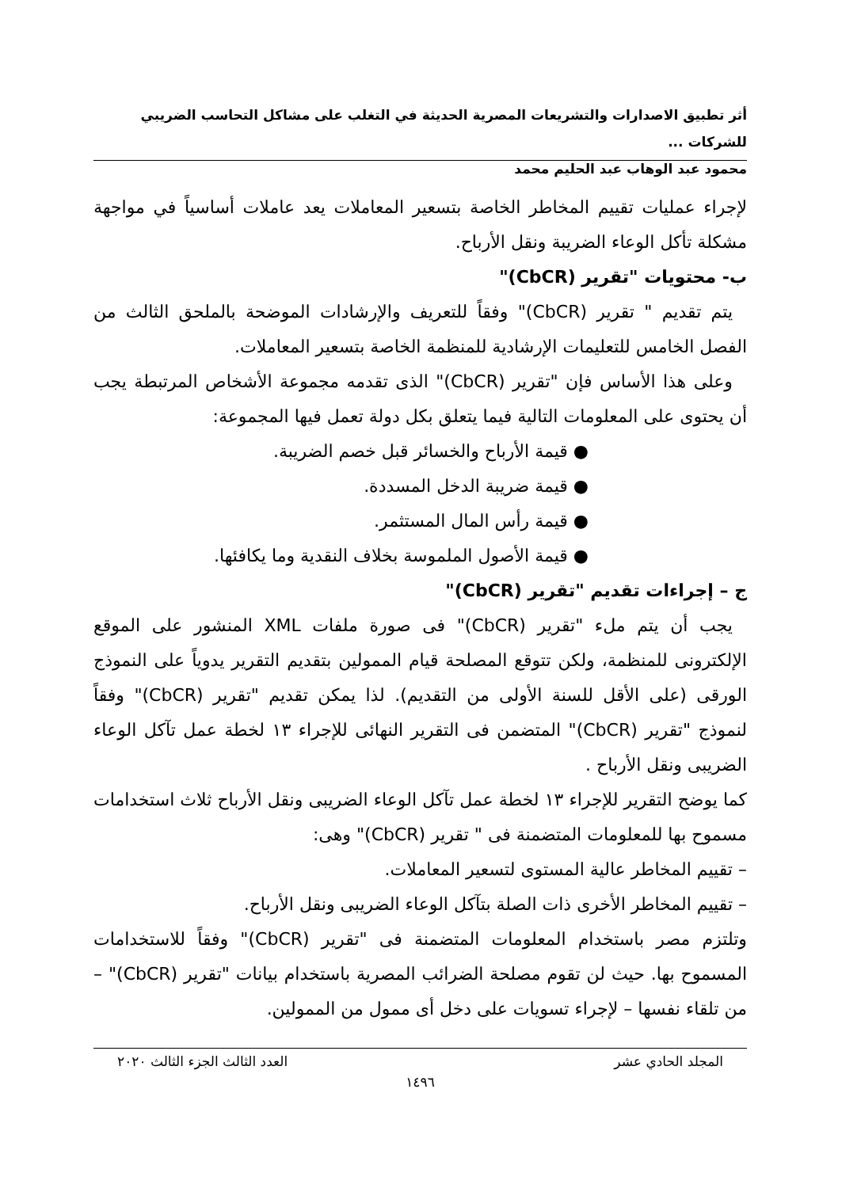أثر تطبيق الاصدارات والتشريعات المصرية الحديثة في التغلب على مشاكل التحاسب الضريبي للشركات ...
محمود عبد الوهاب عبد الحليم محمد
لإجراء عمليات تقييم المخاطر الخاصة بتسعير المعاملات يعد عاملات أساسياً في مواجهة مشكلة تأكل الوعاء الضريبة ونقل الأرباح.
ب- محتويات "تقرير (CbCR)"
يتم تقديم " تقرير (CbCR)" وفقاً للتعريف والإرشادات الموضحة بالملحق الثالث من الفصل الخامس للتعليمات الإرشادية للمنظمة الخاصة بتسعير المعاملات.
وعلى هذا الأساس فإن "تقرير (CbCR)" الذى تقدمه مجموعة الأشخاص المرتبطة يجب أن يحتوى على المعلومات التالية فيما يتعلق بكل دولة تعمل فيها المجموعة:
● قيمة الأرباح والخسائر قبل خصم الضريبة.
● قيمة ضريبة الدخل المسددة.
● قيمة رأس المال المستثمر.
● قيمة الأصول الملموسة بخلاف النقدية وما يكافئها.
ج – إجراءات تقديم "تقرير (CbCR)"
يجب أن يتم ملء "تقرير (CbCR)" فى صورة ملفات XML المنشور على الموقع الإلكترونى للمنظمة، ولكن تتوقع المصلحة قيام الممولين بتقديم التقرير يدوياً على النموذج الورقى (على الأقل للسنة الأولى من التقديم). لذا يمكن تقديم "تقرير (CbCR)" وفقاً لنموذج "تقرير (CbCR)" المتضمن فى التقرير النهائى للإجراء ١٣ لخطة عمل تآكل الوعاء الضريبى ونقل الأرباح .
كما يوضح التقرير للإجراء ١٣ لخطة عمل تآكل الوعاء الضريبى ونقل الأرباح ثلاث استخدامات مسموح بها للمعلومات المتضمنة فى " تقرير (CbCR)" وهى:
– تقييم المخاطر عالية المستوى لتسعير المعاملات.
– تقييم المخاطر الأخرى ذات الصلة بتآكل الوعاء الضريبى ونقل الأرباح.
وتلتزم مصر باستخدام المعلومات المتضمنة فى "تقرير (CbCR)" وفقاً للاستخدامات المسموح بها. حيث لن تقوم مصلحة الضرائب المصرية باستخدام بيانات "تقرير (CbCR)" – من تلقاء نفسها – لإجراء تسويات على دخل أى ممول من الممولين.
المجلد الحادي عشر العدد الثالث الجزء الثالث ٢٠٢٠
١٤٩٦